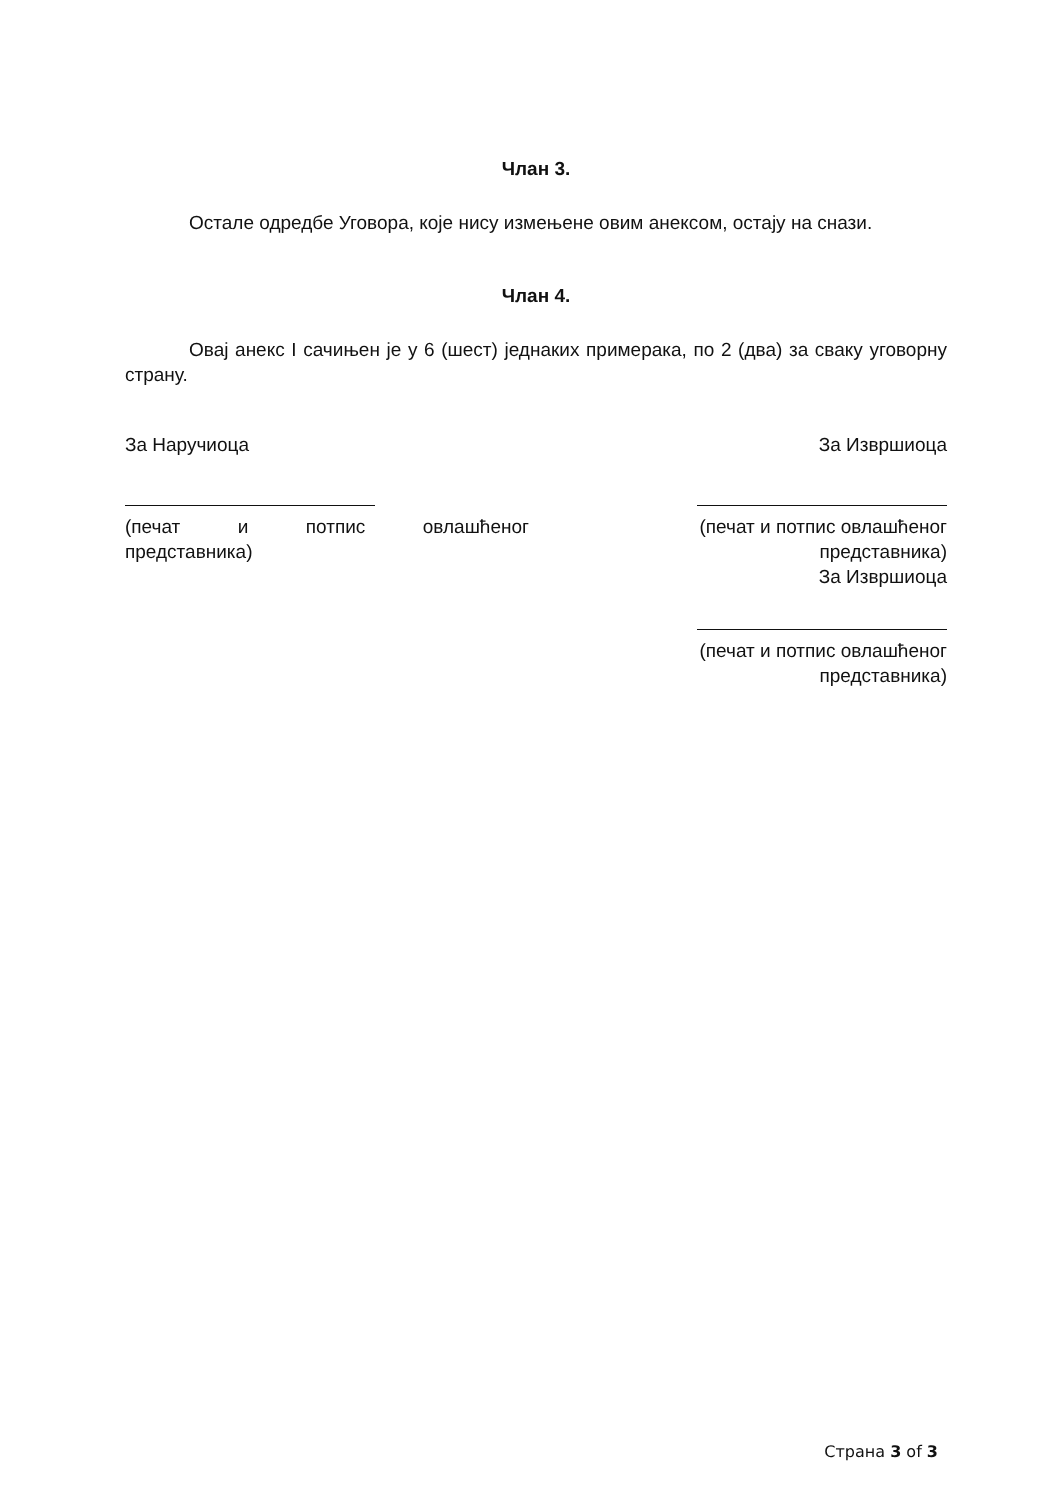Члан 3.
Остале одредбе Уговора, које нису измењене овим анексом, остају на снази.
Члан 4.
Овај анекс I сачињен је у 6 (шест) једнаких примерака, по 2 (два) за сваку уговорну страну.
За Наручиоца
(печат и потпис овлашћеног
представника)
За Извршиоца
(печат и потпис овлашћеног представника)
За Извршиоца
(печат и потпис овлашћеног представника)
Страна 3 of 3